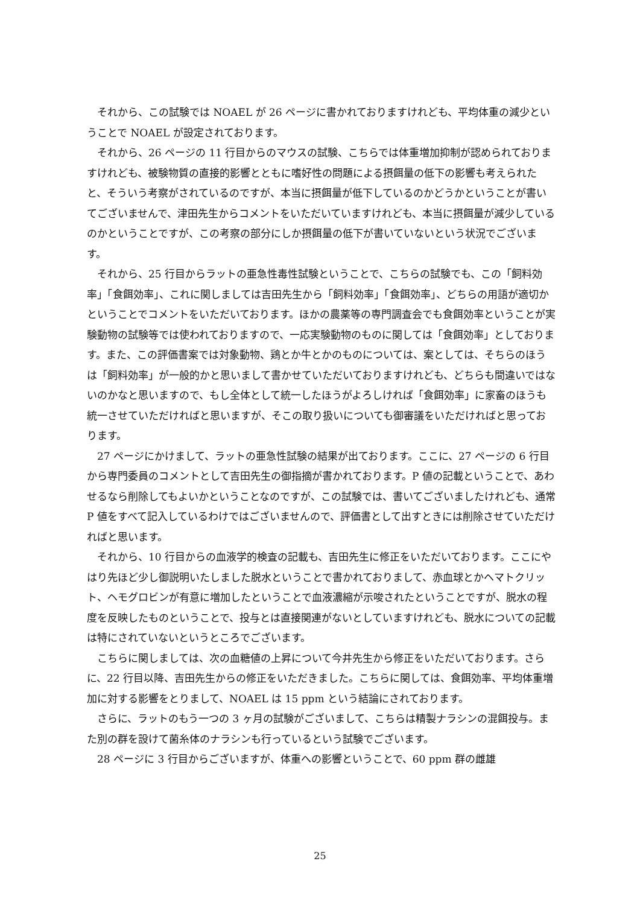それから、この試験では NOAEL が 26 ページに書かれておりますけれども、平均体重の減少ということで NOAEL が設定されております。
それから、26 ページの 11 行目からのマウスの試験、こちらでは体重増加抑制が認められておりますけれども、被験物質の直接的影響とともに嗜好性の問題による摂餌量の低下の影響も考えられたと、そういう考察がされているのですが、本当に摂餌量が低下しているのかどうかということが書いてございませんで、津田先生からコメントをいただいていますけれども、本当に摂餌量が減少しているのかということですが、この考察の部分にしか摂餌量の低下が書いていないという状況でございます。
それから、25 行目からラットの亜急性毒性試験ということで、こちらの試験でも、この「飼料効率」「食餌効率」、これに関しましては吉田先生から「飼料効率」「食餌効率」、どちらの用語が適切かということでコメントをいただいております。ほかの農薬等の専門調査会でも食餌効率ということが実験動物の試験等では使われておりますので、一応実験動物のものに関しては「食餌効率」としております。また、この評価書案では対象動物、鶏とか牛とかのものについては、案としては、そちらのほうは「飼料効率」が一般的かと思いまして書かせていただいておりますけれども、どちらも間違いではないのかなと思いますので、もし全体として統一したほうがよろしければ「食餌効率」に家畜のほうも統一させていただければと思いますが、そこの取り扱いについても御審議をいただければと思っております。
27 ページにかけまして、ラットの亜急性試験の結果が出ております。ここに、27 ページの 6 行目から専門委員のコメントとして吉田先生の御指摘が書かれております。P 値の記載ということで、あわせるなら削除してもよいかということなのですが、この試験では、書いてございましたけれども、通常 P 値をすべて記入しているわけではございませんので、評価書として出すときには削除させていただければと思います。
それから、10 行目からの血液学的検査の記載も、吉田先生に修正をいただいております。ここにやはり先ほど少し御説明いたしました脱水ということで書かれておりまして、赤血球とかヘマトクリット、ヘモグロビンが有意に増加したということで血液濃縮が示唆されたということですが、脱水の程度を反映したものということで、投与とは直接関連がないとしていますけれども、脱水についての記載は特にされていないというところでございます。
こちらに関しましては、次の血糖値の上昇について今井先生から修正をいただいております。さらに、22 行目以降、吉田先生からの修正をいただきました。こちらに関しては、食餌効率、平均体重増加に対する影響をとりまして、NOAEL は 15 ppm という結論にされております。
さらに、ラットのもう一つの 3 ヶ月の試験がございまして、こちらは精製ナラシンの混餌投与。また別の群を設けて菌糸体のナラシンも行っているという試験でございます。
28 ページに 3 行目からございますが、体重への影響ということで、60 ppm 群の雌雄
25